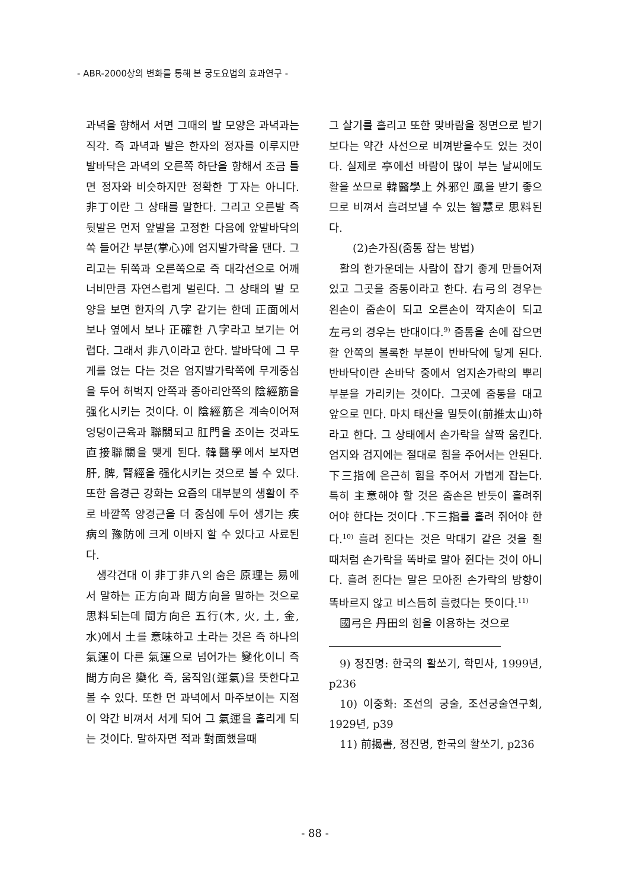- ABR-2000상의 변화를 통해 본 궁도요법의 효과연구 -
과녁을 향해서 서면 그때의 발 모양은 과녁과는 직각. 즉 과녁과 발은 한자의 정자를 이루지만 발바닥은 과녁의 오른쪽 하단을 향해서 조금 틀면 정자와 비슷하지만 정확한 丁자는 아니다. 非丁이란 그 상태를 말한다. 그리고 오른발 즉 뒷발은 먼저 앞발을 고정한 다음에 앞발바닥의 쏙 들어간 부분(掌心)에 엄지발가락을 댄다. 그리고는 뒤쪽과 오른쪽으로 즉 대각선으로 어깨너비만큼 자연스럽게 벌린다. 그 상태의 발 모양을 보면 한자의 八字 같기는 한데 正面에서 보나 옆에서 보나 正確한 八字라고 보기는 어렵다. 그래서 非八이라고 한다. 발바닥에 그 무게를 얹는 다는 것은 엄지발가락쪽에 무게중심을 두어 허벅지 안쪽과 종아리안쪽의 陰經筋을 强化시키는 것이다. 이 陰經筋은 계속이어져 엉덩이근육과 聯關되고 肛門을 조이는 것과도 直接聯關을 맺게 된다. 韓醫學에서 보자면 肝, 脾, 腎經을 强化시키는 것으로 볼 수 있다. 또한 음경근 강화는 요즘의 대부분의 생활이 주로 바깥쪽 양경근을 더 중심에 두어 생기는 疾病의 豫防에 크게 이바지 할 수 있다고 사료된다.
생각건대 이 非丁非八의 숨은 原理는 易에서 말하는 正方向과 間方向을 말하는 것으로 思料되는데 間方向은 五行(木, 火, 土, 金, 水)에서 土를 意味하고 土라는 것은 즉 하나의 氣運이 다른 氣運으로 넘어가는 變化이니 즉 間方向은 變化 즉, 움직임(運氣)을 뜻한다고 볼 수 있다. 또한 먼 과녁에서 마주보이는 지점이 약간 비껴서 서게 되어 그 氣運을 흘리게 되는 것이다. 말하자면 적과 對面했을때
그 살기를 흘리고 또한 맞바람을 정면으로 받기보다는 약간 사선으로 비껴받을수도 있는 것이다. 실제로 亭에선 바람이 많이 부는 날씨에도 활을 쏘므로 韓醫學上 外邪인 風을 받기 좋으므로 비껴서 흘려보낼 수 있는 智慧로 思料된다.
(2)손가짐(줌통 잡는 방법)
활의 한가운데는 사람이 잡기 좋게 만들어져있고 그곳을 줌통이라고 한다. 右弓의 경우는 왼손이 줌손이 되고 오른손이 깍지손이 되고 左弓의 경우는 반대이다.<sup>9)</sup> 줌통을 손에 잡으면 활 안쪽의 볼록한 부분이 반바닥에 닿게 된다. 반바닥이란 손바닥 중에서 엄지손가락의 뿌리부분을 가리키는 것이다. 그곳에 줌통을 대고 앞으로 민다. 마치 태산을 밀듯이(前推太山)하라고 한다. 그 상태에서 손가락을 살짝 움킨다. 엄지와 검지에는 절대로 힘을 주어서는 안된다. 下三指에 은근히 힘을 주어서 가볍게 잡는다. 특히 主意해야 할 것은 줌손은 반듯이 흘려쥐어야 한다는 것이다 .下三指를 흘려 쥐어야 한다.<sup>10)</sup> 흘려 쥔다는 것은 막대기 같은 것을 쥘 때처럼 손가락을 똑바로 말아 쥔다는 것이 아니다. 흘려 쥔다는 말은 모아쥔 손가락의 방향이 똑바르지 않고 비스듬히 흘렸다는 뜻이다.<sup>11)</sup>
國弓은 丹田의 힘을 이용하는 것으로
9) 정진명: 한국의 활쏘기, 학민사, 1999년, p236
10) 이중화: 조선의 궁술, 조선궁술연구회, 1929년, p39
11) 前揭書, 정진명, 한국의 활쏘기, p236
- 88 -